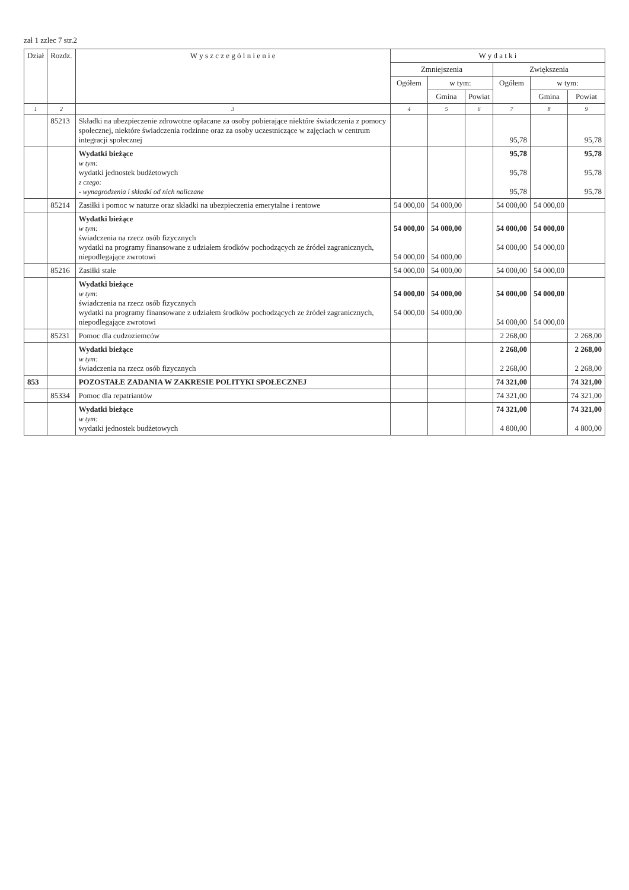zał 1 zzlec 7 str.2
| Dział | Rozdz. | W y s z c z e g ó l n i e n i e | W y d a t k i | | | | | |
| --- | --- | --- | --- | --- | --- | --- | --- | --- |
| | | | Zmniejszenia | | | Zwiększenia | | |
| | | | Ogółem | w tym: | | Ogółem | w tym: | |
| | | | | Gmina | Powiat | | Gmina | Powiat |
| 1 | 2 | 3 | 4 | 5 | 6 | 7 | 8 | 9 |
| | 85213 | Składki na ubezpieczenie zdrowotne opłacane za osoby pobierające niektóre świadczenia z pomocy społecznej, niektóre świadczenia rodzinne oraz za osoby uczestniczące w zajęciach w centrum integracji społecznej | | | | 95,78 | | 95,78 |
| | | Wydatki bieżące w tym: wydatki jednostek budżetowych z czego: - wynagrodzenia i składki od nich naliczane | | | | 95,78 95,78 95,78 | | 95,78 95,78 95,78 |
| | 85214 | Zasiłki i pomoc w naturze oraz składki na ubezpieczenia emerytalne i rentowe | 54 000,00 | 54 000,00 | | 54 000,00 | 54 000,00 | |
| | | Wydatki bieżące w tym: świadczenia na rzecz osób fizycznych wydatki na programy finansowane z udziałem środków pochodzących ze źródeł zagranicznych, niepodlegające zwrotowi | 54 000,00 54 000,00 | 54 000,00 54 000,00 | | 54 000,00 54 000,00 | 54 000,00 54 000,00 | |
| | 85216 | Zasiłki stałe | 54 000,00 | 54 000,00 | | 54 000,00 | 54 000,00 | |
| | | Wydatki bieżące w tym: świadczenia na rzecz osób fizycznych wydatki na programy finansowane z udziałem środków pochodzących ze źródeł zagranicznych, niepodlegające zwrotowi | 54 000,00 54 000,00 | 54 000,00 54 000,00 | | 54 000,00 54 000,00 | 54 000,00 54 000,00 | |
| | 85231 | Pomoc dla cudzoziemców | | | | 2 268,00 | | 2 268,00 |
| | | Wydatki bieżące w tym: świadczenia na rzecz osób fizycznych | | | | 2 268,00 2 268,00 | | 2 268,00 2 268,00 |
| 853 | | POZOSTAŁE ZADANIA W ZAKRESIE POLITYKI SPOŁECZNEJ | | | | 74 321,00 | | 74 321,00 |
| | 85334 | Pomoc dla repatriantów | | | | 74 321,00 | | 74 321,00 |
| | | Wydatki bieżące w tym: wydatki jednostek budżetowych | | | | 74 321,00 4 800,00 | | 74 321,00 4 800,00 |